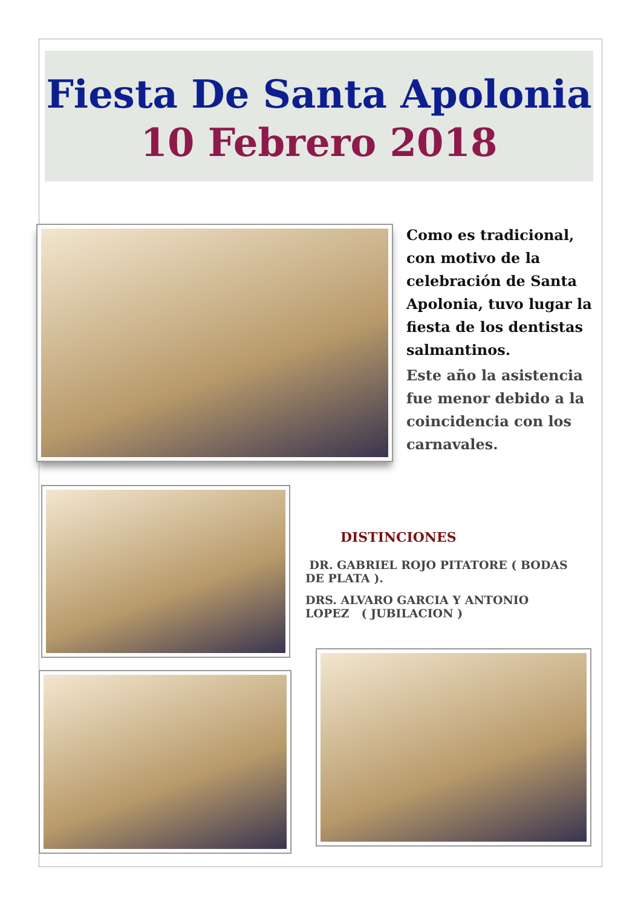Fiesta De Santa Apolonia
10 Febrero 2018
Como es tradicional, con motivo de la celebración de Santa Apolonia, tuvo lugar la fiesta de los dentistas salmantinos.
Este año la asistencia fue menor debido a la coincidencia con los carnavales.
DISTINCIONES
DR. GABRIEL ROJO PITATORE ( BODAS DE PLATA ).
DRS. ALVARO GARCIA Y ANTONIO LOPEZ ( JUBILACION )